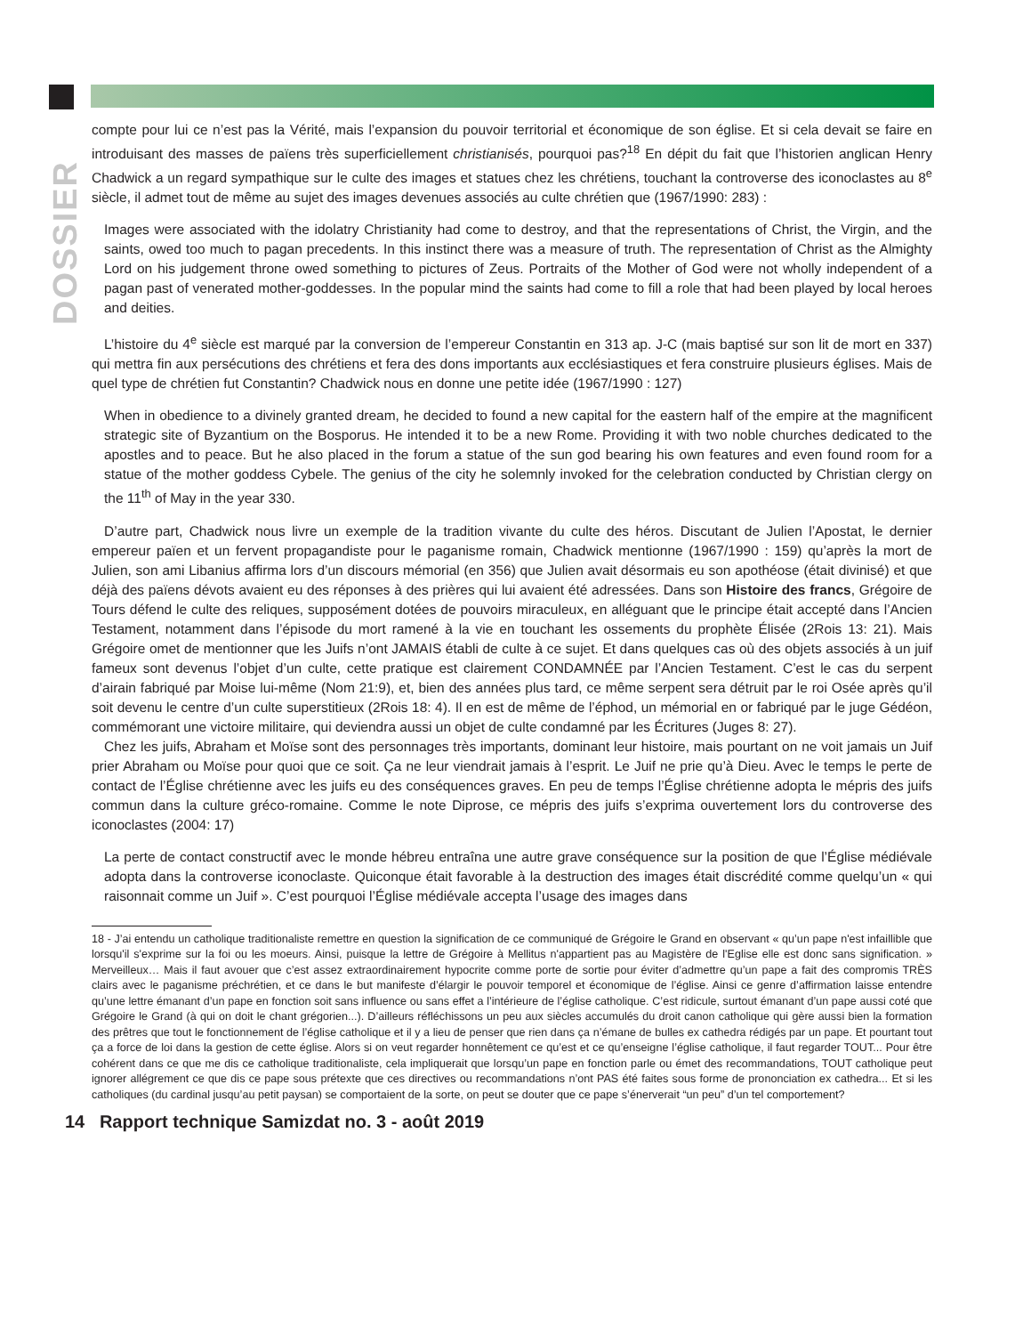DOSSIER
compte pour lui ce n’est pas la Vérité, mais l’expansion du pouvoir territorial et économique de son église. Et si cela devait se faire en introduisant des masses de païens très superficiellement christianisés, pourquoi pas?<sup>18</sup> En dépit du fait que l’historien anglican Henry Chadwick a un regard sympathique sur le culte des images et statues chez les chrétiens, touchant la controverse des iconoclastes au 8<sup>e</sup> siècle, il admet tout de même au sujet des images devenues associés au culte chrétien que (1967/1990: 283) :
Images were associated with the idolatry Christianity had come to destroy, and that the representations of Christ, the Virgin, and the saints, owed too much to pagan precedents. In this instinct there was a measure of truth. The representation of Christ as the Almighty Lord on his judgement throne owed something to pictures of Zeus. Portraits of the Mother of God were not wholly independent of a pagan past of venerated mother-goddesses. In the popular mind the saints had come to fill a role that had been played by local heroes and deities.
L’histoire du 4<sup>e</sup> siècle est marqué par la conversion de l’empereur Constantin en 313 ap. J-C (mais baptisé sur son lit de mort en 337) qui mettra fin aux persécutions des chrétiens et fera des dons importants aux ecclésiastiques et fera construire plusieurs églises. Mais de quel type de chrétien fut Constantin? Chadwick nous en donne une petite idée (1967/1990 : 127)
When in obedience to a divinely granted dream, he decided to found a new capital for the eastern half of the empire at the magnificent strategic site of Byzantium on the Bosporus. He intended it to be a new Rome. Providing it with two noble churches dedicated to the apostles and to peace. But he also placed in the forum a statue of the sun god bearing his own features and even found room for a statue of the mother goddess Cybele. The genius of the city he solemnly invoked for the celebration conducted by Christian clergy on the 11<sup>th</sup> of May in the year 330.
D’autre part, Chadwick nous livre un exemple de la tradition vivante du culte des héros. Discutant de Julien l’Apostat, le dernier empereur païen et un fervent propagandiste pour le paganisme romain, Chadwick mentionne (1967/1990 : 159) qu’après la mort de Julien, son ami Libanius affirma lors d’un discours mémorial (en 356) que Julien avait désormais eu son apothéose (était divinisé) et que déjà des païens dévots avaient eu des réponses à des prières qui lui avaient été adressées. Dans son Histoire des francs, Grégoire de Tours défend le culte des reliques, supposément dotées de pouvoirs miraculeux, en alléguant que le principe était accepté dans l’Ancien Testament, notamment dans l’épisode du mort ramené à la vie en touchant les ossements du prophète Élisée (2Rois 13: 21). Mais Grégoire omet de mentionner que les Juifs n’ont JAMAIS établi de culte à ce sujet. Et dans quelques cas où des objets associés à un juif fameux sont devenus l’objet d’un culte, cette pratique est clairement CONDAMNÉE par l’Ancien Testament. C’est le cas du serpent d’airain fabriqué par Moise lui-même (Nom 21:9), et, bien des années plus tard, ce même serpent sera détruit par le roi Osée après qu’il soit devenu le centre d’un culte superstitieux (2Rois 18: 4). Il en est de même de l’éphod, un mémorial en or fabriqué par le juge Gédéon, commémorant une victoire militaire, qui deviendra aussi un objet de culte condamné par les Écritures (Juges 8: 27).
Chez les juifs, Abraham et Moïse sont des personnages très importants, dominant leur histoire, mais pourtant on ne voit jamais un Juif prier Abraham ou Moïse pour quoi que ce soit. Ça ne leur viendrait jamais à l’esprit. Le Juif ne prie qu’à Dieu. Avec le temps le perte de contact de l’Église chrétienne avec les juifs eu des conséquences graves. En peu de temps l’Église chrétienne adopta le mépris des juifs commun dans la culture gréco-romaine. Comme le note Diprose, ce mépris des juifs s’exprima ouvertement lors du controverse des iconoclastes (2004: 17)
La perte de contact constructif avec le monde hébreu entraîna une autre grave conséquence sur la position de que l’Église médiévale adopta dans la controverse iconoclaste. Quiconque était favorable à la destruction des images était discrédité comme quelqu’un « qui raisonnait comme un Juif ». C’est pourquoi l’Église médiévale accepta l’usage des images dans
18 - J’ai entendu un catholique traditionaliste remettre en question la signification de ce communiqué de Grégoire le Grand en observant « qu’un pape n'est infaillible que lorsqu'il s'exprime sur la foi ou les moeurs. Ainsi, puisque la lettre de Grégoire à Mellitus n'appartient pas au Magistère de l'Eglise elle est donc sans signification. » Merveilleux… Mais il faut avouer que c’est assez extraordinairement hypocrite comme porte de sortie pour éviter d’admettre qu’un pape a fait des compromis TRÈS clairs avec le paganisme préchrétien, et ce dans le but manifeste d’élargir le pouvoir temporel et économique de l’église. Ainsi ce genre d’affirmation laisse entendre qu’une lettre émanant d’un pape en fonction soit sans influence ou sans effet a l’intérieure de l’église catholique. C’est ridicule, surtout émanant d’un pape aussi coté que Grégoire le Grand (à qui on doit le chant grégorien...). D’ailleurs réfléchissons un peu aux siècles accumulés du droit canon catholique qui gère aussi bien la formation des prêtres que tout le fonctionnement de l’église catholique et il y a lieu de penser que rien dans ça n’émane de bulles ex cathedra rédigés par un pape. Et pourtant tout ça a force de loi dans la gestion de cette église. Alors si on veut regarder honnêtement ce qu’est et ce qu’enseigne l’église catholique, il faut regarder TOUT... Pour être cohérent dans ce que me dis ce catholique traditionaliste, cela impliquerait que lorsqu’un pape en fonction parle ou émet des recommandations, TOUT catholique peut ignorer allégrement ce que dis ce pape sous prétexte que ces directives ou recommandations n’ont PAS été faites sous forme de prononciation ex cathedra... Et si les catholiques (du cardinal jusqu’au petit paysan) se comportaient de la sorte, on peut se douter que ce pape s’énerverait “un peu” d’un tel comportement?
14 Rapport technique Samizdat no. 3 - août 2019